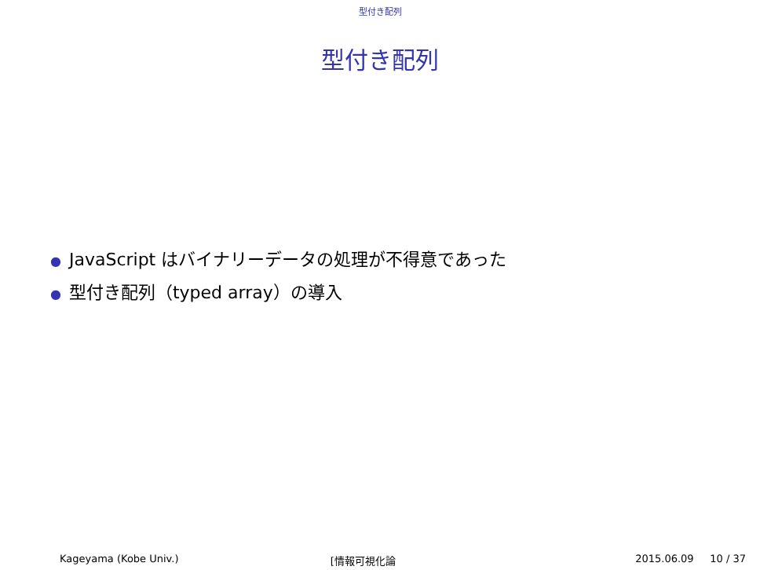型付き配列
型付き配列
● JavaScript はバイナリーデータの処理が不得意であった
● 型付き配列（typed array）の導入
Kageyama (Kobe Univ.) [情報可視化論 2015.06.09 10 / 37